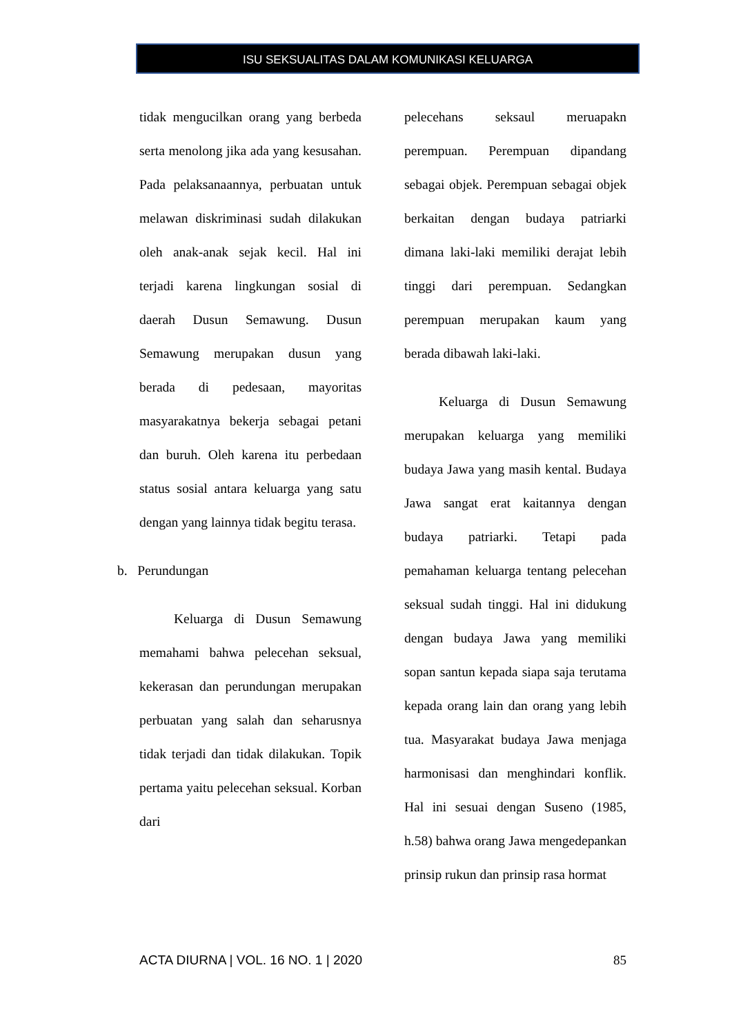ISU SEKSUALITAS DALAM KOMUNIKASI KELUARGA
tidak mengucilkan orang yang berbeda serta menolong jika ada yang kesusahan. Pada pelaksanaannya, perbuatan untuk melawan diskriminasi sudah dilakukan oleh anak-anak sejak kecil. Hal ini terjadi karena lingkungan sosial di daerah Dusun Semawung. Dusun Semawung merupakan dusun yang berada di pedesaan, mayoritas masyarakatnya bekerja sebagai petani dan buruh. Oleh karena itu perbedaan status sosial antara keluarga yang satu dengan yang lainnya tidak begitu terasa.
b. Perundungan
Keluarga di Dusun Semawung memahami bahwa pelecehan seksual, kekerasan dan perundungan merupakan perbuatan yang salah dan seharusnya tidak terjadi dan tidak dilakukan. Topik pertama yaitu pelecehan seksual. Korban dari
pelecehans seksaul meruapakn perempuan. Perempuan dipandang sebagai objek. Perempuan sebagai objek berkaitan dengan budaya patriarki dimana laki-laki memiliki derajat lebih tinggi dari perempuan. Sedangkan perempuan merupakan kaum yang berada dibawah laki-laki.
Keluarga di Dusun Semawung merupakan keluarga yang memiliki budaya Jawa yang masih kental. Budaya Jawa sangat erat kaitannya dengan budaya patriarki. Tetapi pada pemahaman keluarga tentang pelecehan seksual sudah tinggi. Hal ini didukung dengan budaya Jawa yang memiliki sopan santun kepada siapa saja terutama kepada orang lain dan orang yang lebih tua. Masyarakat budaya Jawa menjaga harmonisasi dan menghindari konflik. Hal ini sesuai dengan Suseno (1985, h.58) bahwa orang Jawa mengedepankan prinsip rukun dan prinsip rasa hormat
ACTA DIURNA | VOL. 16 NO. 1 | 2020 85